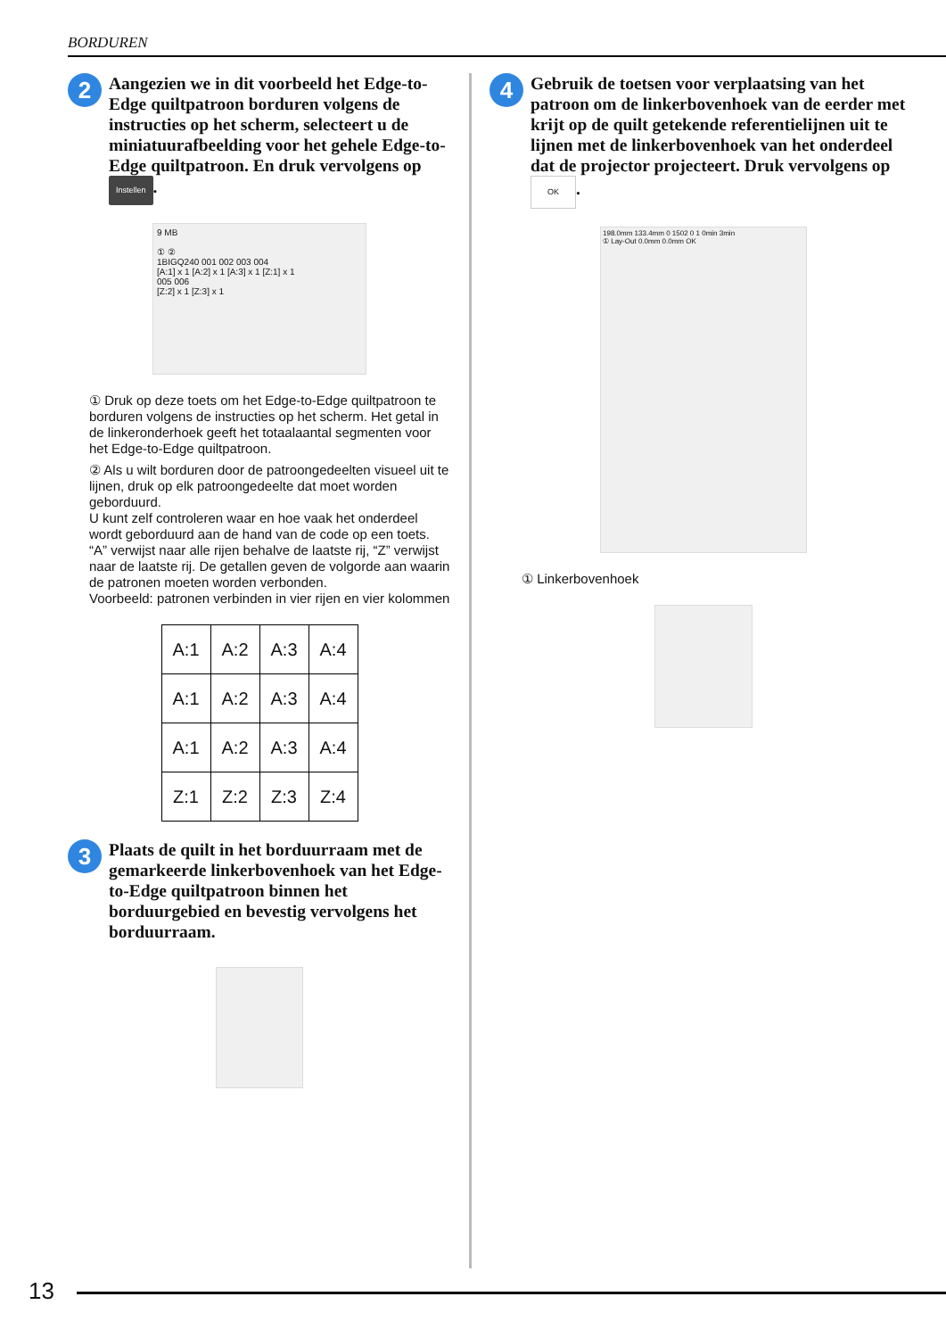BORDUREN
2
Aangezien we in dit voorbeeld het Edge-to-Edge quiltpatroon borduren volgens de instructies op het scherm, selecteert u de miniatuurafbeelding voor het gehele Edge-to-Edge quiltpatroon. En druk vervolgens op Instellen.
9 MB
① ②
1BIGQ240 001 002 003 004
[A:1] x 1 [A:2] x 1 [A:3] x 1 [Z:1] x 1
005 006
[Z:2] x 1 [Z:3] x 1
① Druk op deze toets om het Edge-to-Edge quiltpatroon te borduren volgens de instructies op het scherm. Het getal in de linkeronderhoek geeft het totaalaantal segmenten voor het Edge-to-Edge quiltpatroon.
② Als u wilt borduren door de patroongedeelten visueel uit te lijnen, druk op elk patroongedeelte dat moet worden geborduurd.
U kunt zelf controleren waar en hoe vaak het onderdeel wordt geborduurd aan de hand van de code op een toets.
“A” verwijst naar alle rijen behalve de laatste rij, “Z” verwijst naar de laatste rij. De getallen geven de volgorde aan waarin de patronen moeten worden verbonden.
Voorbeeld: patronen verbinden in vier rijen en vier kolommen
| A:1 | A:2 | A:3 | A:4 |
| A:1 | A:2 | A:3 | A:4 |
| A:1 | A:2 | A:3 | A:4 |
| Z:1 | Z:2 | Z:3 | Z:4 |
3
Plaats de quilt in het borduurraam met de gemarkeerde linkerbovenhoek van het Edge-to-Edge quiltpatroon binnen het borduurgebied en bevestig vervolgens het borduurraam.
4
Gebruik de toetsen voor verplaatsing van het patroon om de linkerbovenhoek van de eerder met krijt op de quilt getekende referentielijnen uit te lijnen met de linkerbovenhoek van het onderdeel dat de projector projecteert. Druk vervolgens op OK.
198.0mm 133.4mm 0 1502 0 1 0min 3min
① Lay-Out 0.0mm 0.0mm OK
① Linkerbovenhoek
13